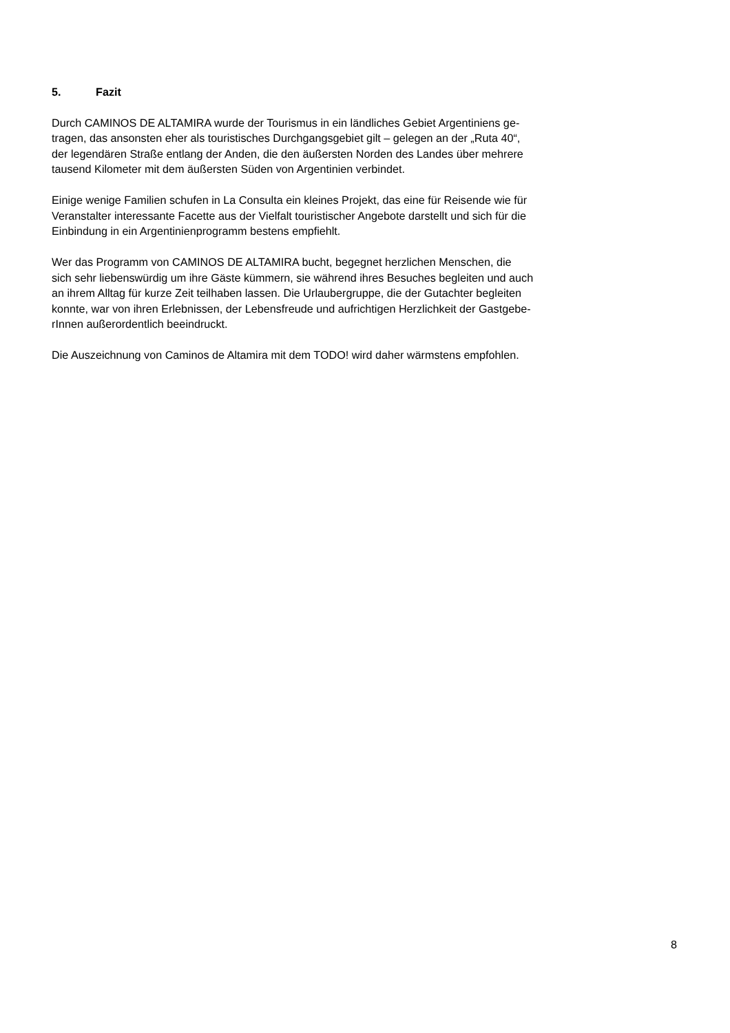5. Fazit
Durch CAMINOS DE ALTAMIRA wurde der Tourismus in ein ländliches Gebiet Argentiniens ge-
tragen, das ansonsten eher als touristisches Durchgangsgebiet gilt – gelegen an der „Ruta 40“,
der legendären Straße entlang der Anden, die den äußersten Norden des Landes über mehrere
tausend Kilometer mit dem äußersten Süden von Argentinien verbindet.
Einige wenige Familien schufen in La Consulta ein kleines Projekt, das eine für Reisende wie für
Veranstalter interessante Facette aus der Vielfalt touristischer Angebote darstellt und sich für die
Einbindung in ein Argentinienprogramm bestens empfiehlt.
Wer das Programm von CAMINOS DE ALTAMIRA bucht, begegnet herzlichen Menschen, die
sich sehr liebenswürdig um ihre Gäste kümmern, sie während ihres Besuches begleiten und auch
an ihrem Alltag für kurze Zeit teilhaben lassen. Die Urlaubergruppe, die der Gutachter begleiten
konnte, war von ihren Erlebnissen, der Lebensfreude und aufrichtigen Herzlichkeit der Gastgebe-
rInnen außerordentlich beeindruckt.
Die Auszeichnung von Caminos de Altamira mit dem TODO! wird daher wärmstens empfohlen.
8